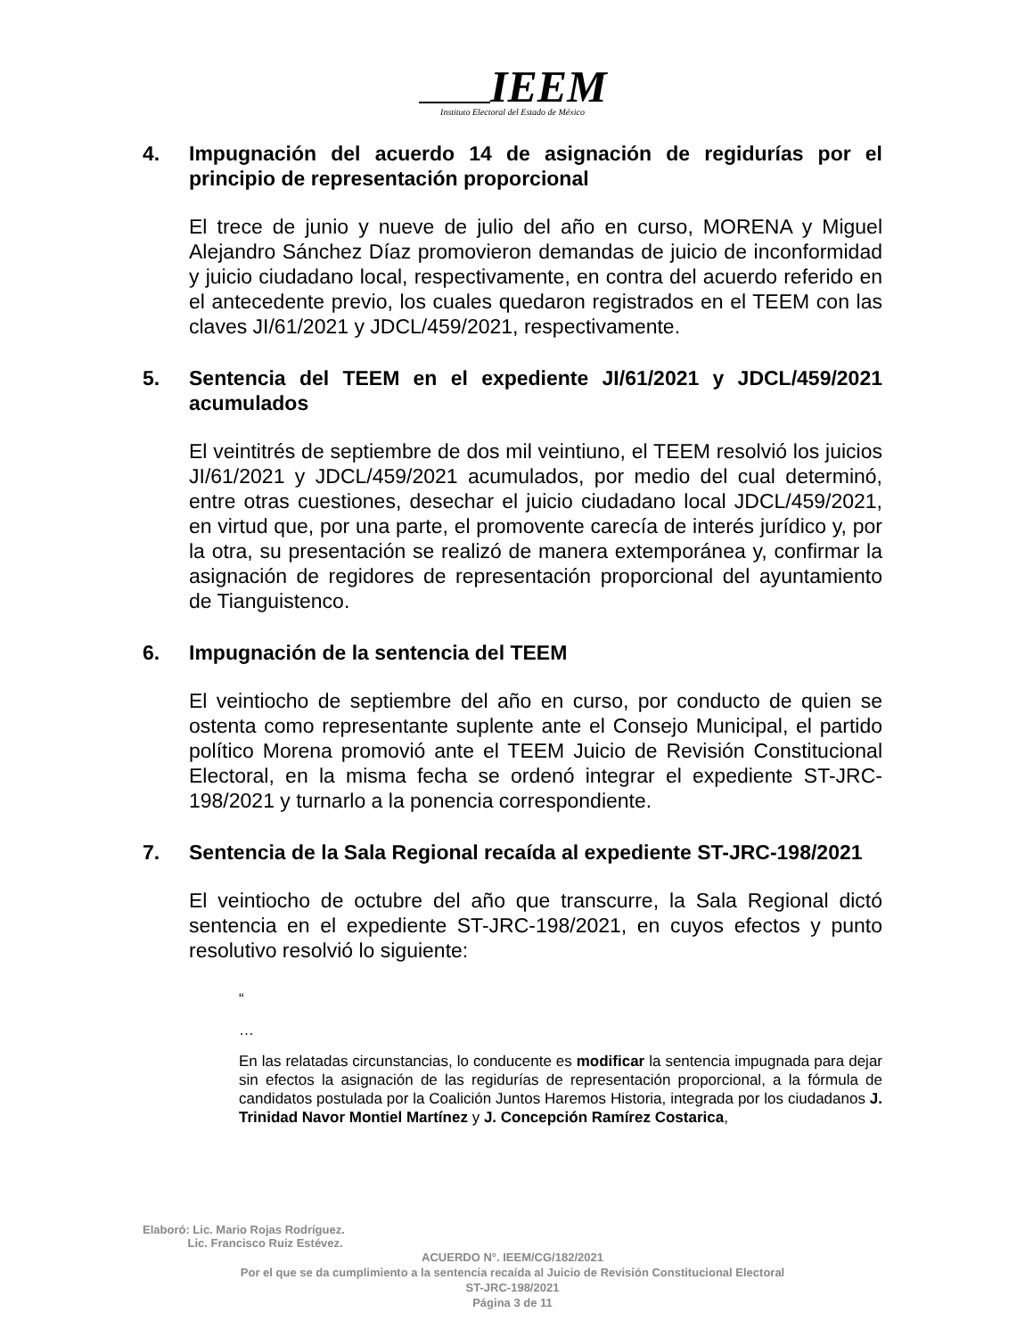IEEM
Instituto Electoral del Estado de México
4. Impugnación del acuerdo 14 de asignación de regidurías por el principio de representación proporcional
El trece de junio y nueve de julio del año en curso, MORENA y Miguel Alejandro Sánchez Díaz promovieron demandas de juicio de inconformidad y juicio ciudadano local, respectivamente, en contra del acuerdo referido en el antecedente previo, los cuales quedaron registrados en el TEEM con las claves JI/61/2021 y JDCL/459/2021, respectivamente.
5. Sentencia del TEEM en el expediente JI/61/2021 y JDCL/459/2021 acumulados
El veintitrés de septiembre de dos mil veintiuno, el TEEM resolvió los juicios JI/61/2021 y JDCL/459/2021 acumulados, por medio del cual determinó, entre otras cuestiones, desechar el juicio ciudadano local JDCL/459/2021, en virtud que, por una parte, el promovente carecía de interés jurídico y, por la otra, su presentación se realizó de manera extemporánea y, confirmar la asignación de regidores de representación proporcional del ayuntamiento de Tianguistenco.
6. Impugnación de la sentencia del TEEM
El veintiocho de septiembre del año en curso, por conducto de quien se ostenta como representante suplente ante el Consejo Municipal, el partido político Morena promovió ante el TEEM Juicio de Revisión Constitucional Electoral, en la misma fecha se ordenó integrar el expediente ST-JRC-198/2021 y turnarlo a la ponencia correspondiente.
7. Sentencia de la Sala Regional recaída al expediente ST-JRC-198/2021
El veintiocho de octubre del año que transcurre, la Sala Regional dictó sentencia en el expediente ST-JRC-198/2021, en cuyos efectos y punto resolutivo resolvió lo siguiente:
“
…
En las relatadas circunstancias, lo conducente es modificar la sentencia impugnada para dejar sin efectos la asignación de las regidurías de representación proporcional, a la fórmula de candidatos postulada por la Coalición Juntos Haremos Historia, integrada por los ciudadanos J. Trinidad Navor Montiel Martínez y J. Concepción Ramírez Costarica,
Elaboró: Lic. Mario Rojas Rodríguez.
Lic. Francisco Ruiz Estévez.
ACUERDO N°. IEEM/CG/182/2021
Por el que se da cumplimiento a la sentencia recaída al Juicio de Revisión Constitucional Electoral
ST-JRC-198/2021
Página 3 de 11